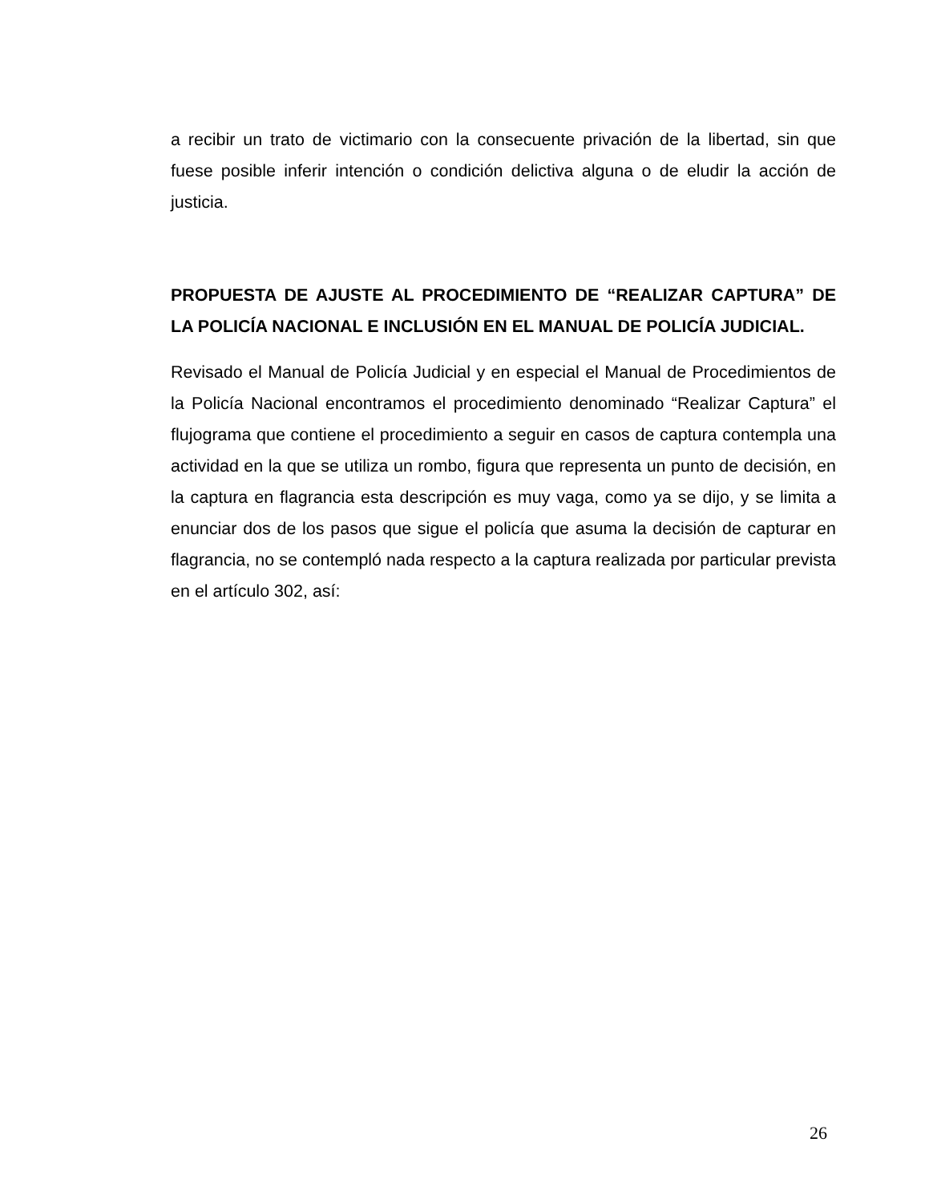a recibir un trato de victimario con la consecuente privación de la libertad, sin que fuese posible inferir intención o condición delictiva alguna o de eludir la acción de justicia.
PROPUESTA DE AJUSTE AL PROCEDIMIENTO DE “REALIZAR CAPTURA” DE LA POLICÍA NACIONAL E INCLUSIÓN EN EL MANUAL DE POLICÍA JUDICIAL.
Revisado el Manual de Policía Judicial y en especial el Manual de Procedimientos de la Policía Nacional encontramos el procedimiento denominado “Realizar Captura” el flujograma que contiene el procedimiento a seguir en casos de captura contempla una actividad en la que se utiliza un rombo, figura que representa un punto de decisión, en la captura en flagrancia esta descripción es muy vaga, como ya se dijo, y se limita a enunciar dos de los pasos que sigue el policía que asuma la decisión de capturar en flagrancia, no se contempló nada respecto a la captura realizada por particular prevista en el artículo 302, así:
26